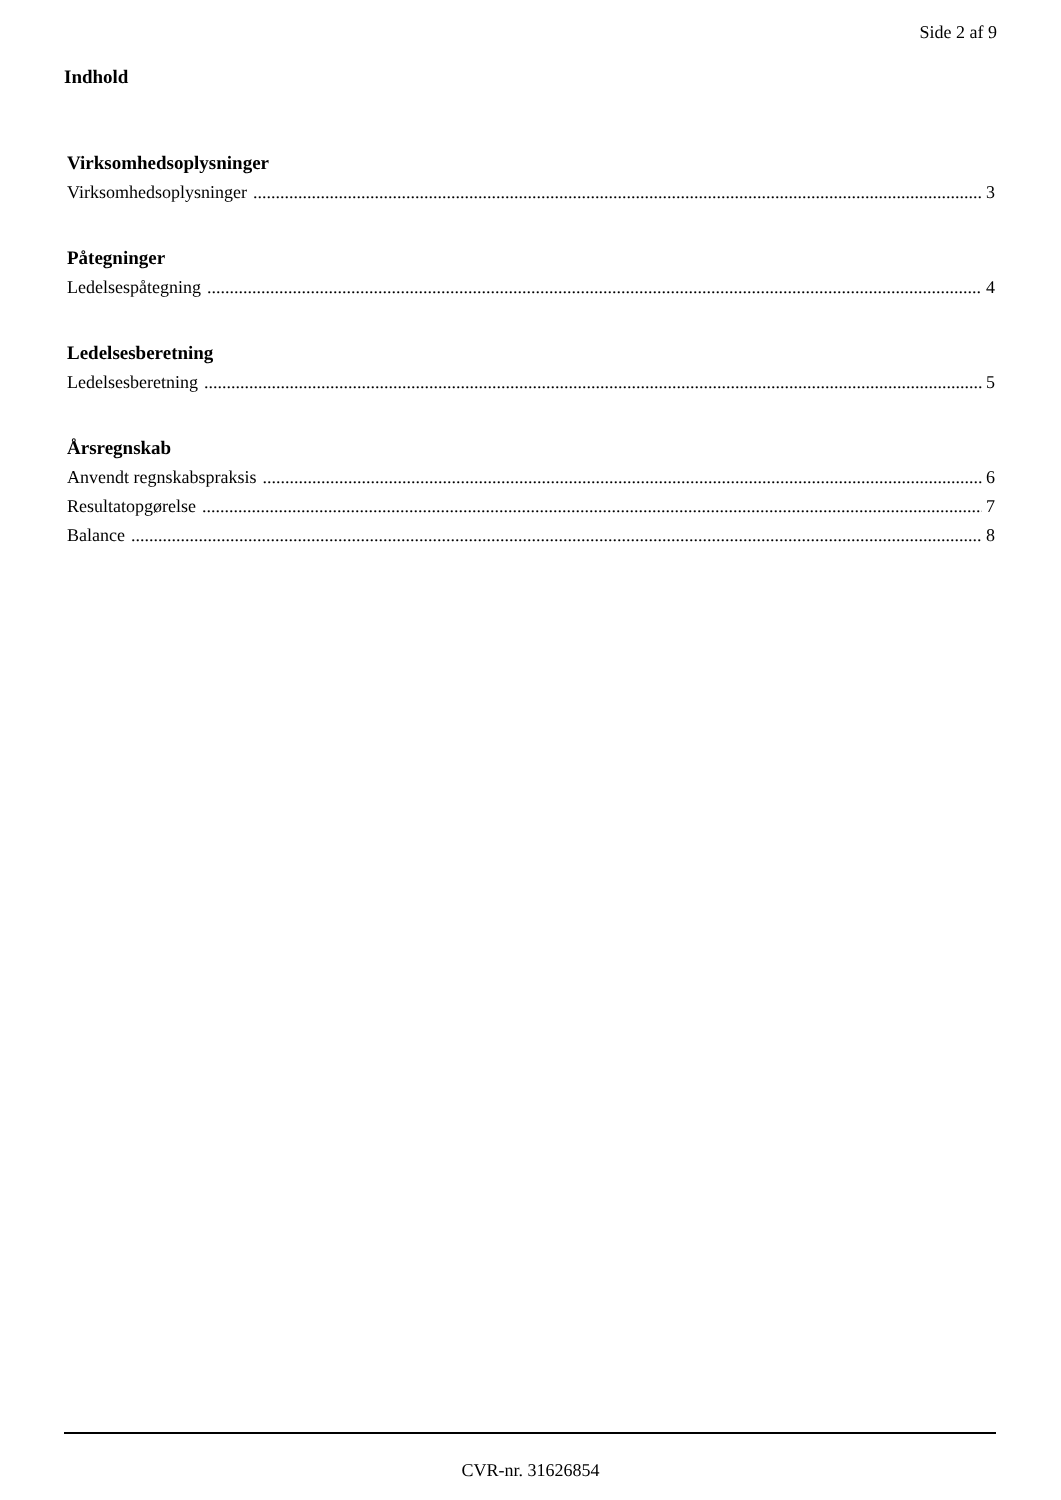Side 2 af 9
Indhold
Virksomhedsoplysninger
Virksomhedsoplysninger 3
Påtegninger
Ledelsespåtegning 4
Ledelsesberetning
Ledelsesberetning 5
Årsregnskab
Anvendt regnskabspraksis 6
Resultatopgørelse 7
Balance 8
CVR-nr. 31626854